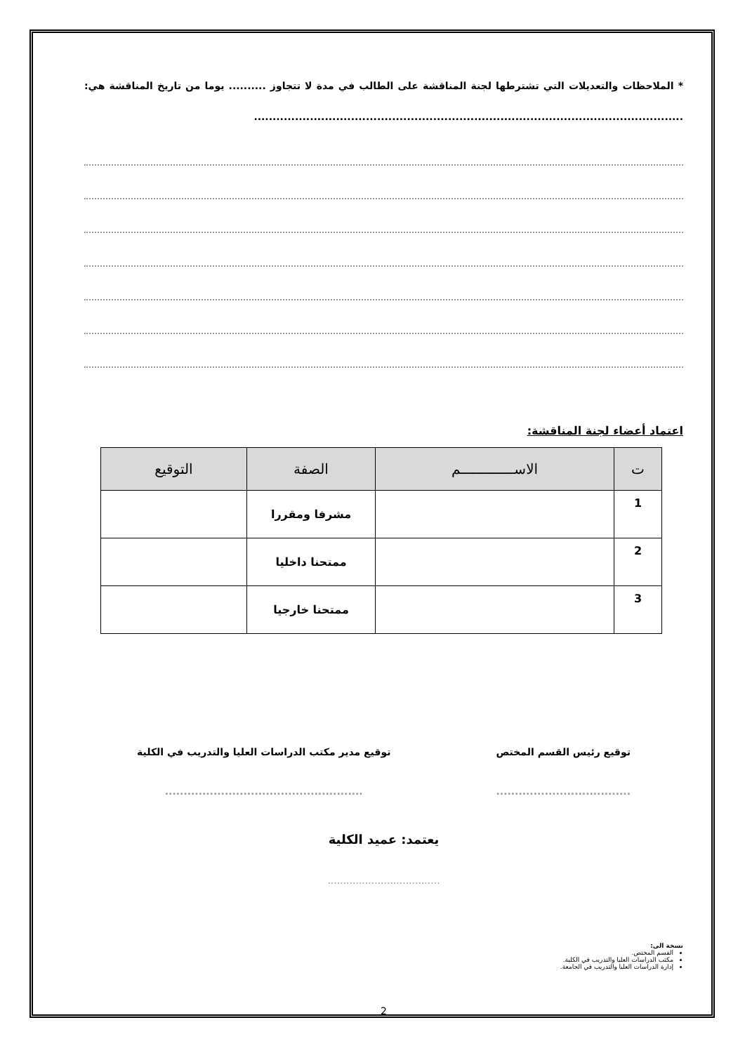* الملاحظات والتعديلات التي تشترطها لجنة المناقشة على الطالب في مدة لا تتجاوز .......... يوما من تاريخ المناقشة هي: ...................................................................................................................
اعتماد أعضاء لجنة المناقشة:
| ت | الاســـــــــــــم | الصفة | التوقيع |
| --- | --- | --- | --- |
| 1 | | مشرفا ومقررا | |
| 2 | | ممتحنا داخليا | |
| 3 | | ممتحنا خارجيا | |
توقيع رئيس القسم المختص
....................................
توقيع مدير مكتب الدراسات العليا والتدريب في الكلية
.....................................................
يعتمد: عميد الكلية
....................................
نسخة الى:
القسم المختص.
مكتب الدراسات العليا والتدريب في الكلية.
إدارة الدراسات العليا والتدريب في الجامعة.
2